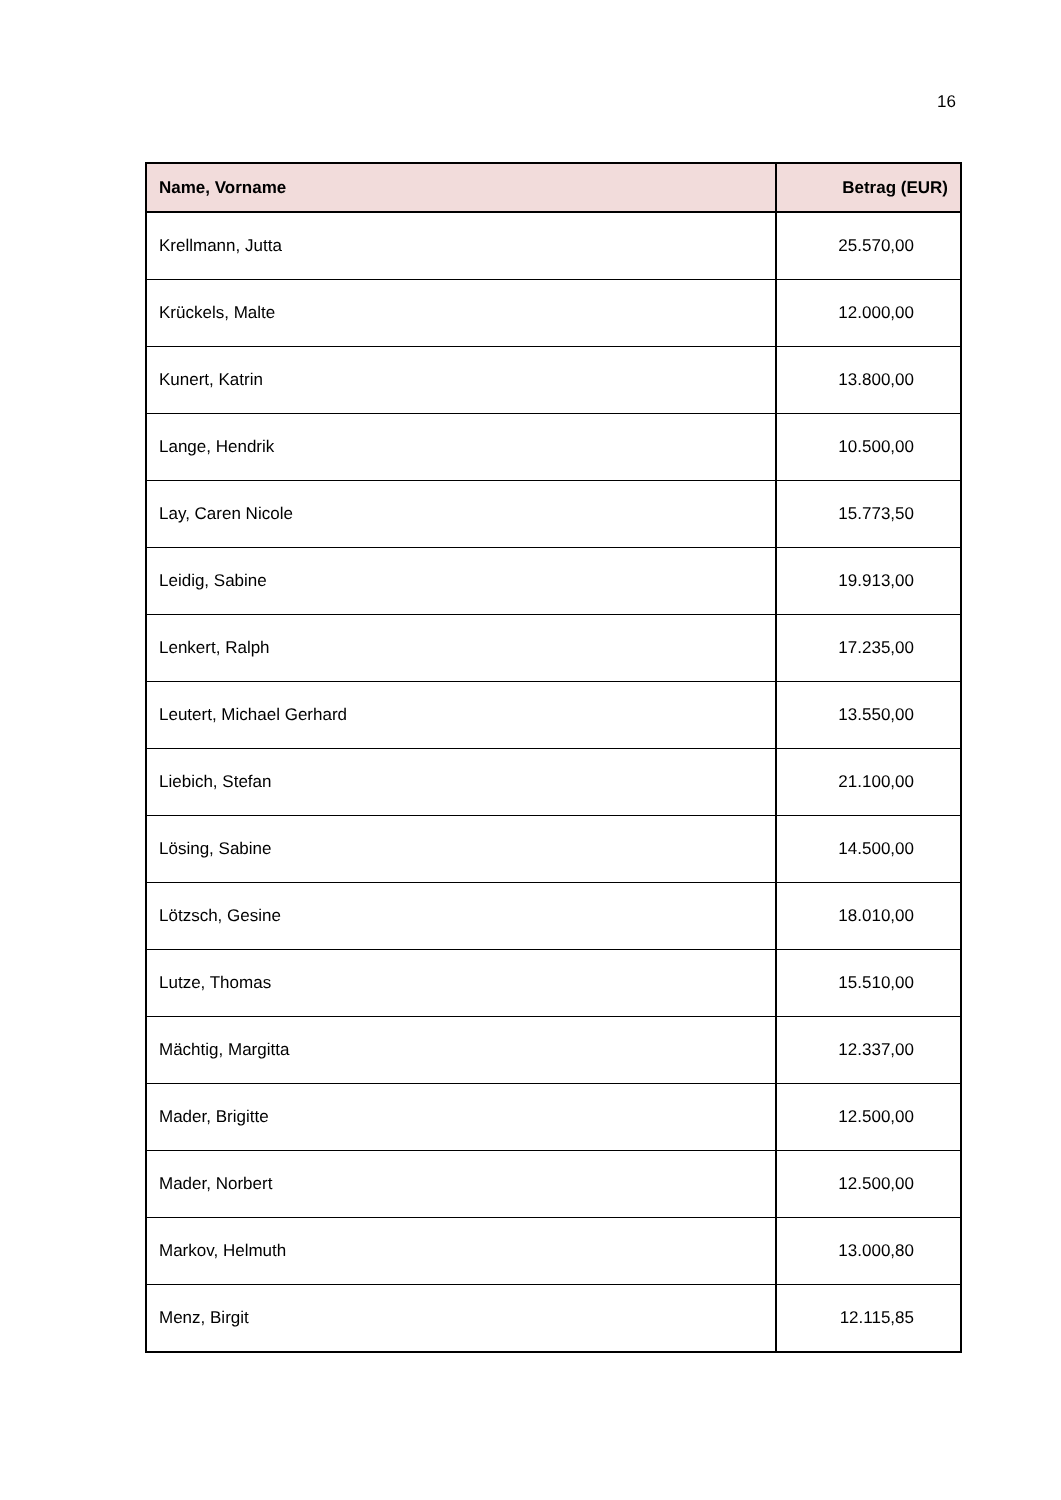16
| Name, Vorname | Betrag (EUR) |
| --- | --- |
| Krellmann, Jutta | 25.570,00 |
| Krückels, Malte | 12.000,00 |
| Kunert, Katrin | 13.800,00 |
| Lange, Hendrik | 10.500,00 |
| Lay, Caren Nicole | 15.773,50 |
| Leidig, Sabine | 19.913,00 |
| Lenkert, Ralph | 17.235,00 |
| Leutert, Michael Gerhard | 13.550,00 |
| Liebich, Stefan | 21.100,00 |
| Lösing, Sabine | 14.500,00 |
| Lötzsch, Gesine | 18.010,00 |
| Lutze, Thomas | 15.510,00 |
| Mächtig, Margitta | 12.337,00 |
| Mader, Brigitte | 12.500,00 |
| Mader, Norbert | 12.500,00 |
| Markov, Helmuth | 13.000,80 |
| Menz, Birgit | 12.115,85 |